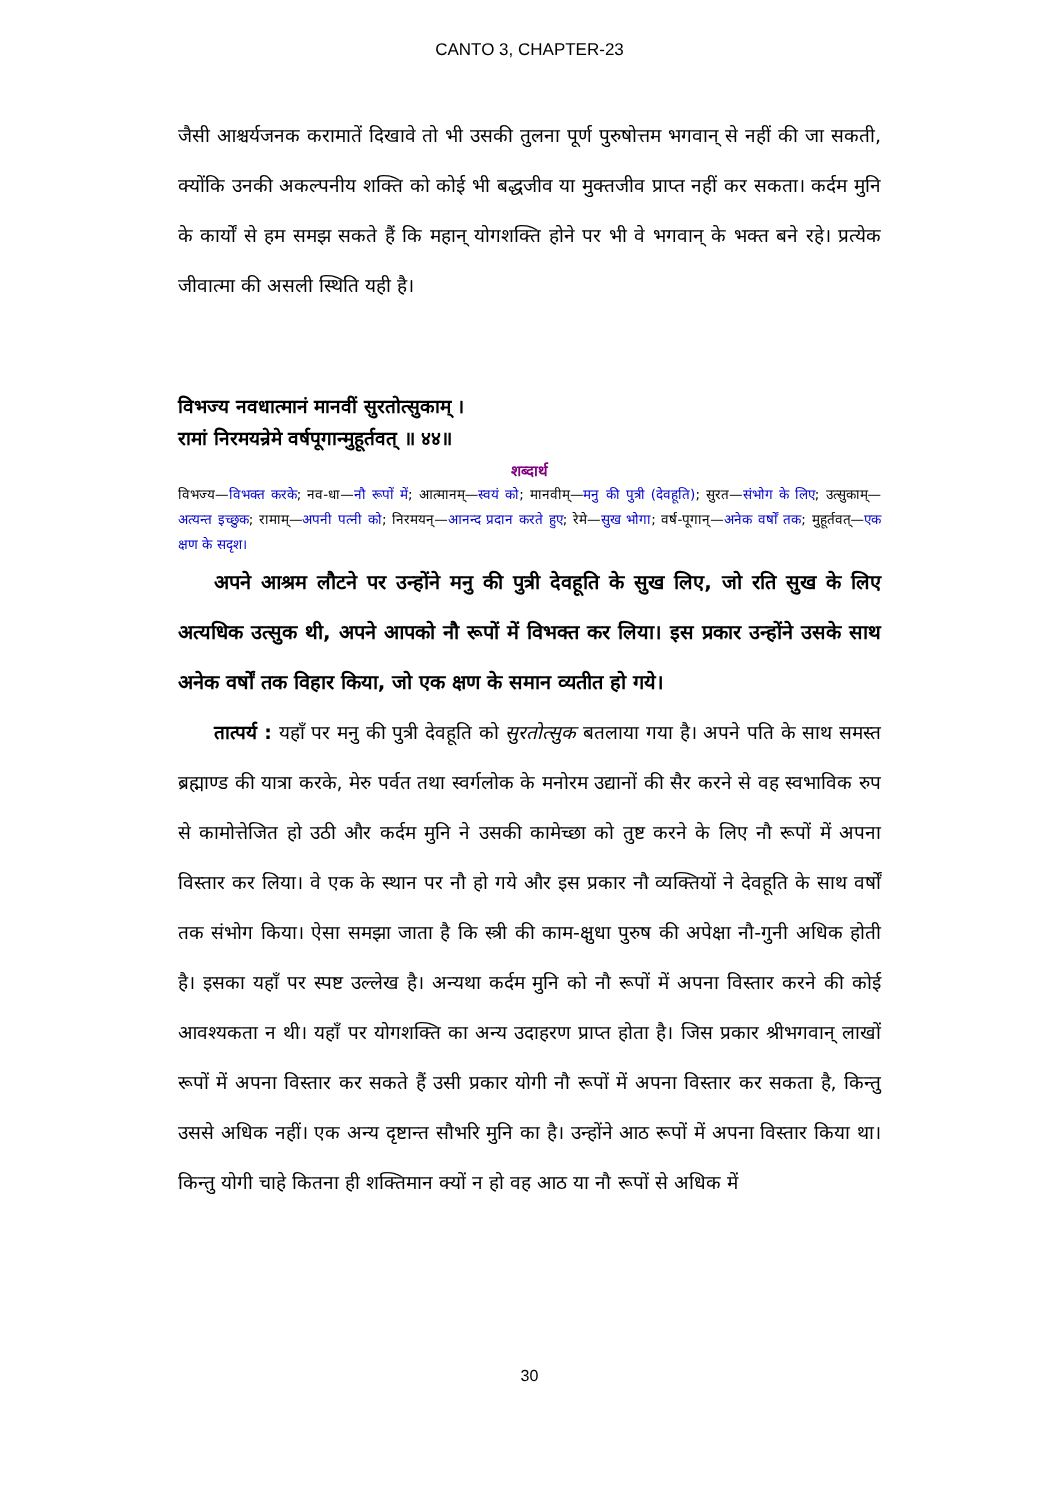CANTO 3, CHAPTER-23
जैसी आश्चर्यजनक करामातें दिखावे तो भी उसकी तुलना पूर्ण पुरुषोत्तम भगवान् से नहीं की जा सकती, क्योंकि उनकी अकल्पनीय शक्ति को कोई भी बद्धजीव या मुक्तजीव प्राप्त नहीं कर सकता। कर्दम मुनि के कार्यों से हम समझ सकते हैं कि महान् योगशक्ति होने पर भी वे भगवान् के भक्त बने रहे। प्रत्येक जीवात्मा की असली स्थिति यही है।
विभज्य नवधात्मानं मानवीं सुरतोत्सुकाम् ।
रामां निरमयन्रेमे वर्षपूगान्मुहूर्तवत् ॥ ४४॥
शब्दार्थ
विभज्य—विभक्त करके; नव-धा—नौ रूपों में; आत्मानम्—स्वयं को; मानवीम्—मनु की पुत्री (देवहूति); सुरत—संभोग के लिए; उत्सुकाम्—अत्यन्त इच्छुक; रामाम्—अपनी पत्नी को; निरमयन्—आनन्द प्रदान करते हुए; रेमे—सुख भोगा; वर्ष-पूगान्—अनेक वर्षों तक; मुहूर्तवत्—एक क्षण के सदृश।
अपने आश्रम लौटने पर उन्होंने मनु की पुत्री देवहूति के सुख लिए, जो रति सुख के लिए अत्यधिक उत्सुक थी, अपने आपको नौ रूपों में विभक्त कर लिया। इस प्रकार उन्होंने उसके साथ अनेक वर्षों तक विहार किया, जो एक क्षण के समान व्यतीत हो गये।
तात्पर्य : यहाँ पर मनु की पुत्री देवहूति को सुरतोत्सुक बतलाया गया है। अपने पति के साथ समस्त ब्रह्माण्ड की यात्रा करके, मेरु पर्वत तथा स्वर्गलोक के मनोरम उद्यानों की सैर करने से वह स्वभाविक रुप से कामोत्तेजित हो उठी और कर्दम मुनि ने उसकी कामेच्छा को तुष्ट करने के लिए नौ रूपों में अपना विस्तार कर लिया। वे एक के स्थान पर नौ हो गये और इस प्रकार नौ व्यक्तियों ने देवहूति के साथ वर्षों तक संभोग किया। ऐसा समझा जाता है कि स्त्री की काम-क्षुधा पुरुष की अपेक्षा नौ-गुनी अधिक होती है। इसका यहाँ पर स्पष्ट उल्लेख है। अन्यथा कर्दम मुनि को नौ रूपों में अपना विस्तार करने की कोई आवश्यकता न थी। यहाँ पर योगशक्ति का अन्य उदाहरण प्राप्त होता है। जिस प्रकार श्रीभगवान् लाखों रूपों में अपना विस्तार कर सकते हैं उसी प्रकार योगी नौ रूपों में अपना विस्तार कर सकता है, किन्तु उससे अधिक नहीं। एक अन्य दृष्टान्त सौभरि मुनि का है। उन्होंने आठ रूपों में अपना विस्तार किया था। किन्तु योगी चाहे कितना ही शक्तिमान क्यों न हो वह आठ या नौ रूपों से अधिक में
30